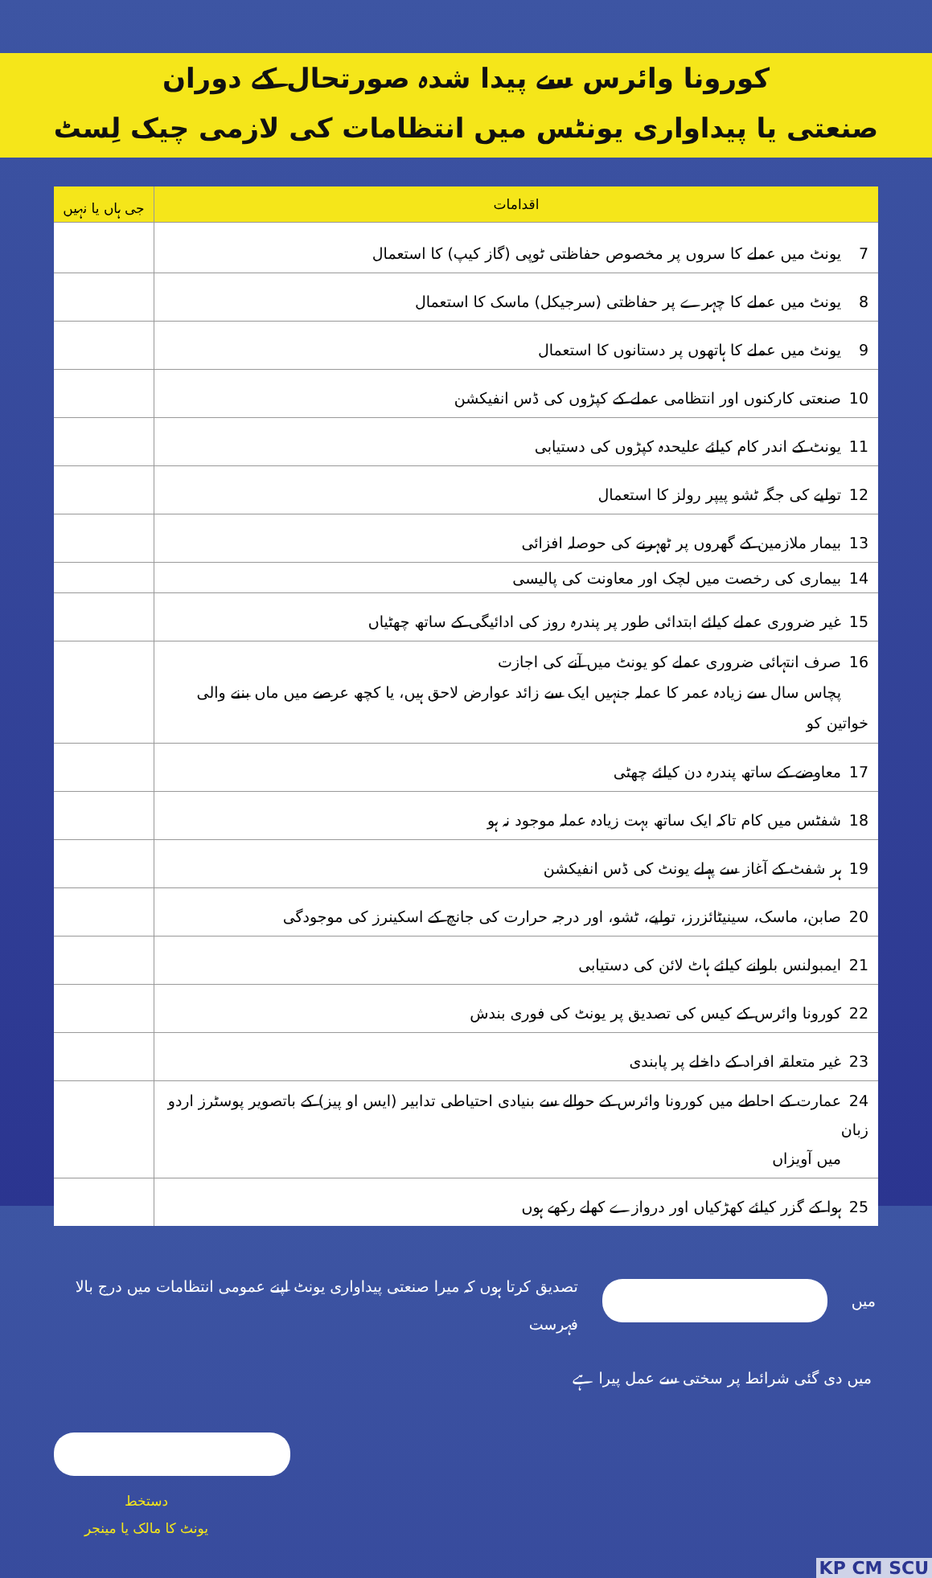کورونا وائرس سے پیدا شدہ صورتحال کے دوران
صنعتی یا پیداواری یونٹس میں انتظامات کی لازمی چیک لِسٹ
| اقدامات | جی ہاں یا نہیں |
| --- | --- |
| 7 یونٹ میں عملے کا سروں پر مخصوص حفاظتی ٹوپی (گاز کیپ) کا استعمال | |
| 8 یونٹ میں عملے کا چہرے پر حفاظتی (سرجیکل) ماسک کا استعمال | |
| 9 یونٹ میں عملے کا ہاتھوں پر دستانوں کا استعمال | |
| 10 صنعتی کارکنوں اور انتظامی عملے کے کپڑوں کی ڈس انفیکشن | |
| 11 یونٹ کے اندر کام کیلئے علیحدہ کپڑوں کی دستیابی | |
| 12 تولیے کی جگہ ٹشو پیپر رولز کا استعمال | |
| 13 بیمار ملازمین کے گھروں پر ٹھہرنے کی حوصلہ افزائی | |
| 14 بیماری کی رخصت میں لچک اور معاونت کی پالیسی | |
| 15 غیر ضروری عملے کیلئے ابتدائی طور پر پندرہ روز کی ادائیگی کے ساتھ چھٹیاں | |
| 16 صرف انتہائی ضروری عملے کو یونٹ میں آنے کی اجازت پچاس سال سے زیادہ عمر کا عملہ جنہیں ایک سے زائد عوارض لاحق ہیں، یا کچھ عرصے میں ماں بننے والی خواتین کو | |
| 17 معاوضے کے ساتھ پندرہ دن کیلئے چھٹی | |
| 18 شفٹس میں کام تاکہ ایک ساتھ بہت زیادہ عملہ موجود نہ ہو | |
| 19 ہر شفٹ کے آغاز سے پہلے یونٹ کی ڈس انفیکشن | |
| 20 صابن، ماسک، سینیٹائزرز، تولیے، ٹشو، اور درجہ حرارت کی جانچ کے اسکینرز کی موجودگی | |
| 21 ایمبولنس بلوانے کیلئے ہاٹ لائن کی دستیابی | |
| 22 کورونا وائرس کے کیس کی تصدیق پر یونٹ کی فوری بندش | |
| 23 غیر متعلقہ افراد کے داخلے پر پابندی | |
| 24 عمارت کے احاطے میں کورونا وائرس کے حوالے سے بنیادی احتیاطی تدابیر (ایس او پیز) کے باتصویر پوسٹرز اردو زبان میں آویزاں | |
| 25 ہوا کے گزر کیلئے کھڑکیاں اور دروازے کھلے رکھے ہوں | |
میں تصدیق کرتا ہوں کہ میرا صنعتی پیداواری یونٹ اپنے عمومی انتظامات میں درج بالا فہرست
میں دی گئی شرائط پر سختی سے عمل پیرا ہے
دستخط
یونٹ کا مالک یا مینجر
KP CM SCU